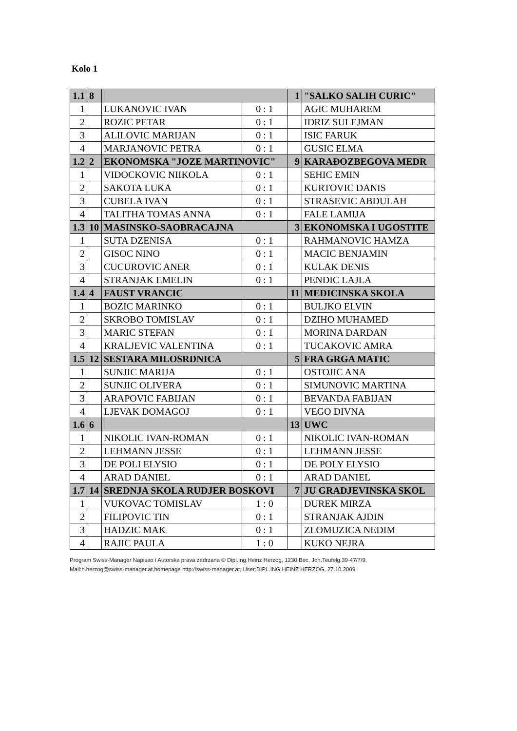Kolo 1
| 1.1 | 8 | | | 1 | "SALKO SALIH CURIC" |
| 1 | | LUKANOVIC IVAN | 0 : 1 | | AGIC MUHAREM |
| 2 | | ROZIC PETAR | 0 : 1 | | IDRIZ SULEJMAN |
| 3 | | ALILOVIC MARIJAN | 0 : 1 | | ISIC FARUK |
| 4 | | MARJANOVIC PETRA | 0 : 1 | | GUSIC ELMA |
| 1.2 | 2 | EKONOMSKA "JOZE MARTINOVIC" | | 9 | KARAĐOZBEGOVA MEDR |
| 1 | | VIDOCKOVIC NIIKOLA | 0 : 1 | | SEHIC EMIN |
| 2 | | SAKOTA LUKA | 0 : 1 | | KURTOVIC DANIS |
| 3 | | CUBELA IVAN | 0 : 1 | | STRASEVIC ABDULAH |
| 4 | | TALITHA TOMAS ANNA | 0 : 1 | | FALE LAMIJA |
| 1.3 | 10 | MASINSKO-SAOBRACAJNA | | 3 | EKONOMSKA I UGOSTITE |
| 1 | | SUTA DZENISA | 0 : 1 | | RAHMANOVIC HAMZA |
| 2 | | GISOC NINO | 0 : 1 | | MACIC BENJAMIN |
| 3 | | CUCUROVIC ANER | 0 : 1 | | KULAK DENIS |
| 4 | | STRANJAK EMELIN | 0 : 1 | | PENDIC LAJLA |
| 1.4 | 4 | FAUST VRANCIC | | 11 | MEDICINSKA SKOLA |
| 1 | | BOZIC MARINKO | 0 : 1 | | BULJKO ELVIN |
| 2 | | SKROBO TOMISLAV | 0 : 1 | | DZIHO MUHAMED |
| 3 | | MARIC STEFAN | 0 : 1 | | MORINA DARDAN |
| 4 | | KRALJEVIC VALENTINA | 0 : 1 | | TUCAKOVIC AMRA |
| 1.5 | 12 | SESTARA MILOSRDNICA | | 5 | FRA GRGA MATIC |
| 1 | | SUNJIC MARIJA | 0 : 1 | | OSTOJIC ANA |
| 2 | | SUNJIC OLIVERA | 0 : 1 | | SIMUNOVIC MARTINA |
| 3 | | ARAPOVIC FABIJAN | 0 : 1 | | BEVANDA FABIJAN |
| 4 | | LJEVAK DOMAGOJ | 0 : 1 | | VEGO DIVNA |
| 1.6 | 6 | | | 13 | UWC |
| 1 | | NIKOLIC IVAN-ROMAN | 0 : 1 | | NIKOLIC IVAN-ROMAN |
| 2 | | LEHMANN JESSE | 0 : 1 | | LEHMANN JESSE |
| 3 | | DE POLI ELYSIO | 0 : 1 | | DE POLY ELYSIO |
| 4 | | ARAD DANIEL | 0 : 1 | | ARAD DANIEL |
| 1.7 | 14 | SREDNJA SKOLA RUDJER BOSKOVI | | 7 | JU GRADJEVINSKA SKOL |
| 1 | | VUKOVAC TOMISLAV | 1 : 0 | | DUREK MIRZA |
| 2 | | FILIPOVIC TIN | 0 : 1 | | STRANJAK AJDIN |
| 3 | | HADZIC MAK | 0 : 1 | | ZLOMUZICA NEDIM |
| 4 | | RAJIC PAULA | 1 : 0 | | KUKO NEJRA |
Program Swiss-Manager Napisao i Autorska prava zadrzana © Dipl.Ing.Heinz Herzog, 1230 Bec, Joh.Teufelg.39-47/7/9,
Mail:h.herzog@swiss-manager.at,homepage http://swiss-manager.at, User:DIPL.ING.HEINZ HERZOG, 27.10.2009